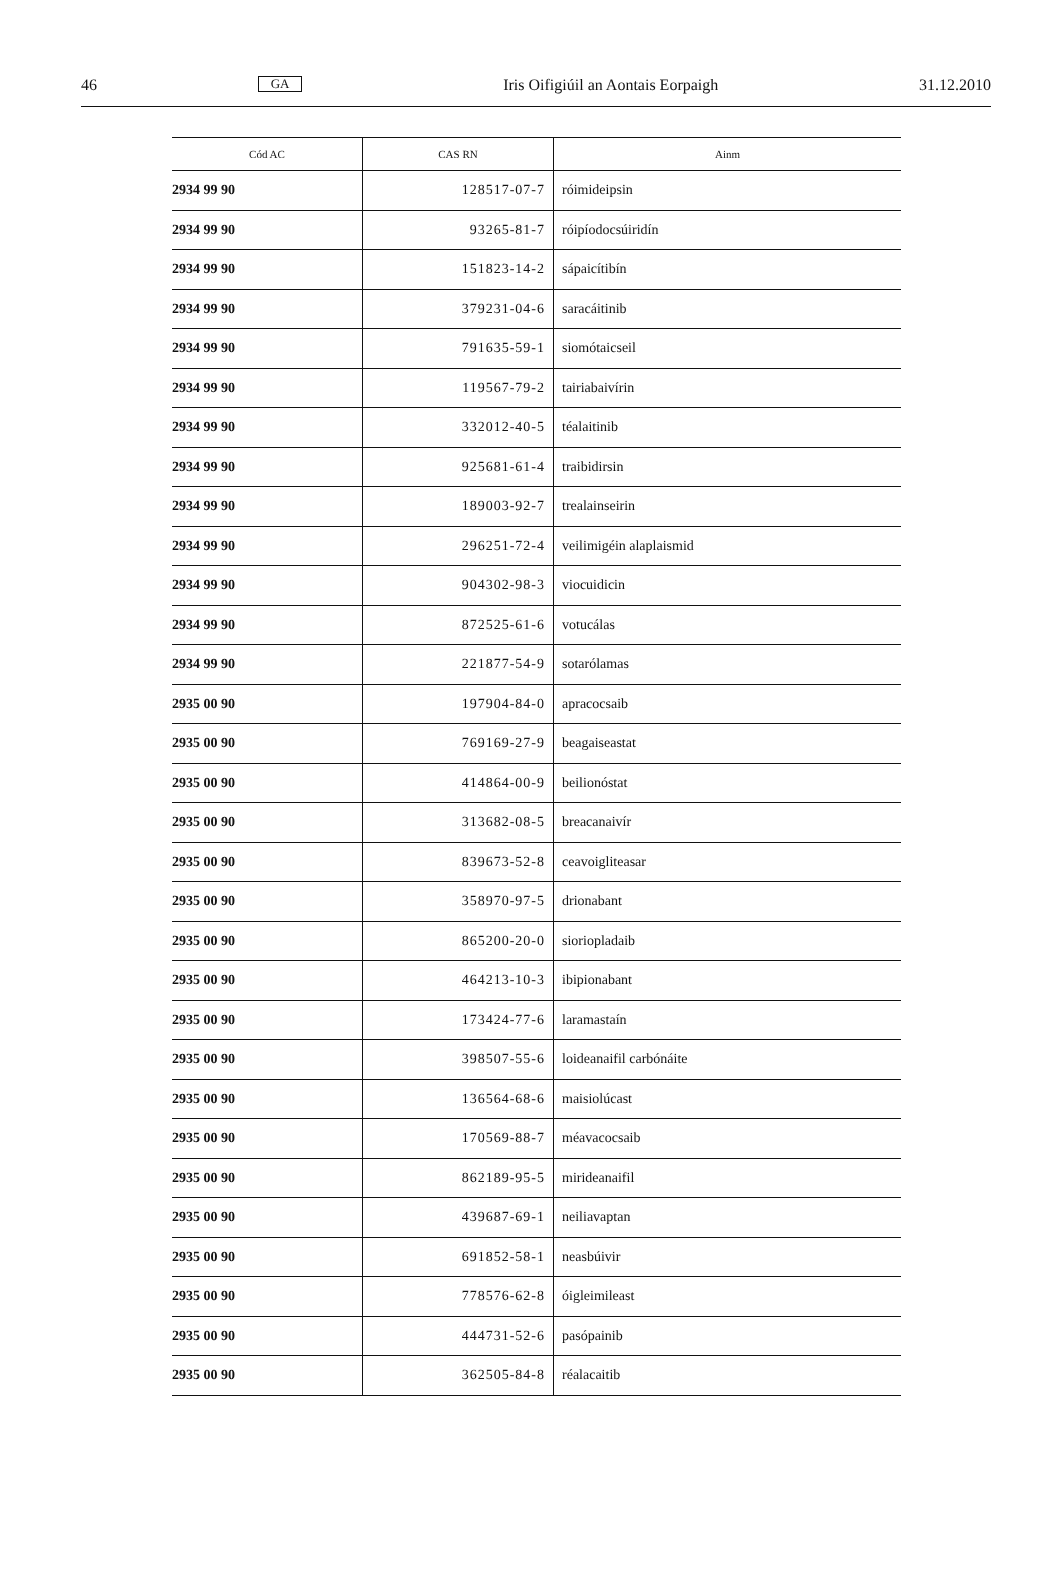46 GA Iris Oifigiúil an Aontais Eorpaigh 31.12.2010
| Cód AC | CAS RN | Ainm |
| --- | --- | --- |
| 2934 99 90 | 128517-07-7 | róimideipsin |
| 2934 99 90 | 93265-81-7 | róipíodocsúiridín |
| 2934 99 90 | 151823-14-2 | sápaicítibín |
| 2934 99 90 | 379231-04-6 | saracáitinib |
| 2934 99 90 | 791635-59-1 | siomótaicseil |
| 2934 99 90 | 119567-79-2 | tairiabaivírin |
| 2934 99 90 | 332012-40-5 | téalaitinib |
| 2934 99 90 | 925681-61-4 | traibidirsin |
| 2934 99 90 | 189003-92-7 | trealainseirin |
| 2934 99 90 | 296251-72-4 | veilimigéin alaplaismid |
| 2934 99 90 | 904302-98-3 | viocuidicin |
| 2934 99 90 | 872525-61-6 | votucálas |
| 2934 99 90 | 221877-54-9 | sotarólamas |
| 2935 00 90 | 197904-84-0 | apracocsaib |
| 2935 00 90 | 769169-27-9 | beagaiseastat |
| 2935 00 90 | 414864-00-9 | beilionóstat |
| 2935 00 90 | 313682-08-5 | breacanaivír |
| 2935 00 90 | 839673-52-8 | ceavoigliteasar |
| 2935 00 90 | 358970-97-5 | drionabant |
| 2935 00 90 | 865200-20-0 | sioriopladaib |
| 2935 00 90 | 464213-10-3 | ibipionabant |
| 2935 00 90 | 173424-77-6 | laramastaín |
| 2935 00 90 | 398507-55-6 | loideanaifil carbónáite |
| 2935 00 90 | 136564-68-6 | maisiolúcast |
| 2935 00 90 | 170569-88-7 | méavacocsaib |
| 2935 00 90 | 862189-95-5 | mirideanaifil |
| 2935 00 90 | 439687-69-1 | neiliavaptan |
| 2935 00 90 | 691852-58-1 | neasbúivir |
| 2935 00 90 | 778576-62-8 | óigleimileast |
| 2935 00 90 | 444731-52-6 | pasópainib |
| 2935 00 90 | 362505-84-8 | réalacaitib |